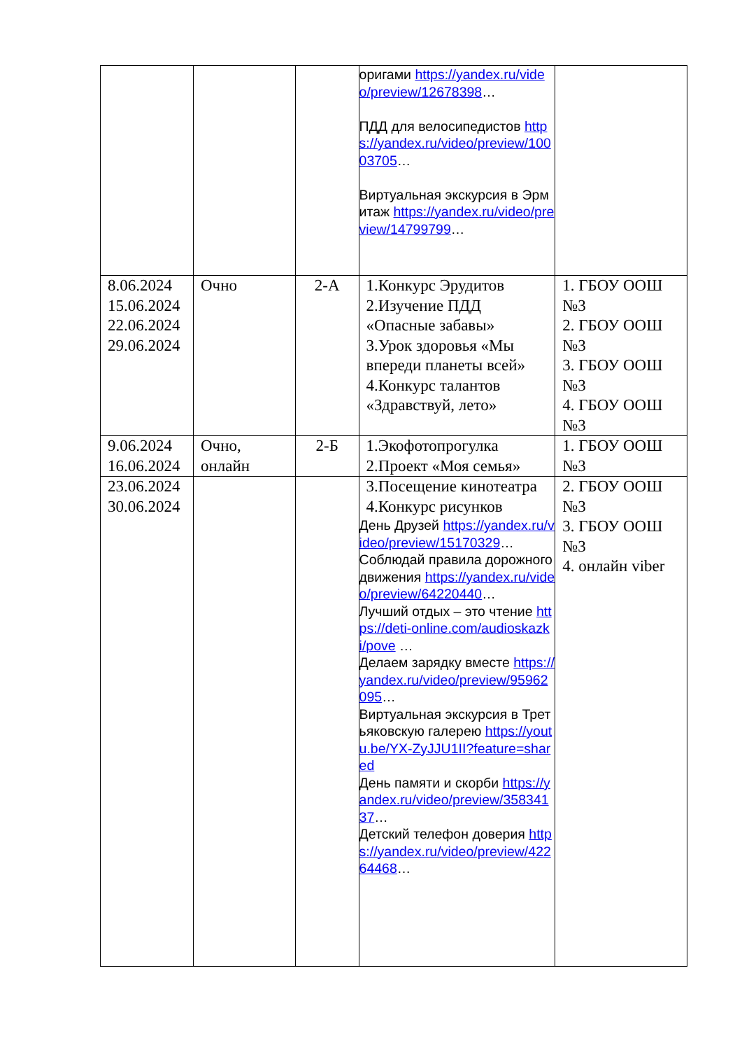| | | | оригами https://yandex.ru/video/preview/12678398 … ПДД для велосипедистов https://yandex.ru/video/preview/10003705 … Виртуальная экскурсия в Эрмитаж https://yandex.ru/video/preview/14799799 … | |
| 8.06.2024 15.06.2024 22.06.2024 29.06.2024 | Очно | 2-А | 1.Конкурс Эрудитов 2.Изучение ПДД «Опасные забавы» 3.Урок здоровья «Мы впереди планеты всей» 4.Конкурс талантов «Здравствуй, лето» | 1. ГБОУ ООШ №3 2. ГБОУ ООШ №3 3. ГБОУ ООШ №3 4. ГБОУ ООШ №3 |
| 9.06.2024 16.06.2024 | Очно, онлайн | 2-Б | 1.Экофотопрогулка 2.Проект «Моя семья» | 1. ГБОУ ООШ №3 |
| 23.06.2024 30.06.2024 | | | 3.Посещение кинотеатра 4.Конкурс рисунков День Друзей https://yandex.ru/video/preview/15170329 … Соблюдай правила дорожного движения https://yandex.ru/video/preview/64220440 … Лучший отдых – это чтение https://deti-online.com/audioskazki/pove … Делаем зарядку вместе https://yandex.ru/video/preview/95962095 … Виртуальная экскурсия в Третьяковскую галерею https://youtu.be/YX-ZyJJU1II?feature=shared День памяти и скорби https://yandex.ru/video/preview/35834137 … Детский телефон доверия https://yandex.ru/video/preview/42264468 … | 2. ГБОУ ООШ №3 3. ГБОУ ООШ №3 4. онлайн viber |